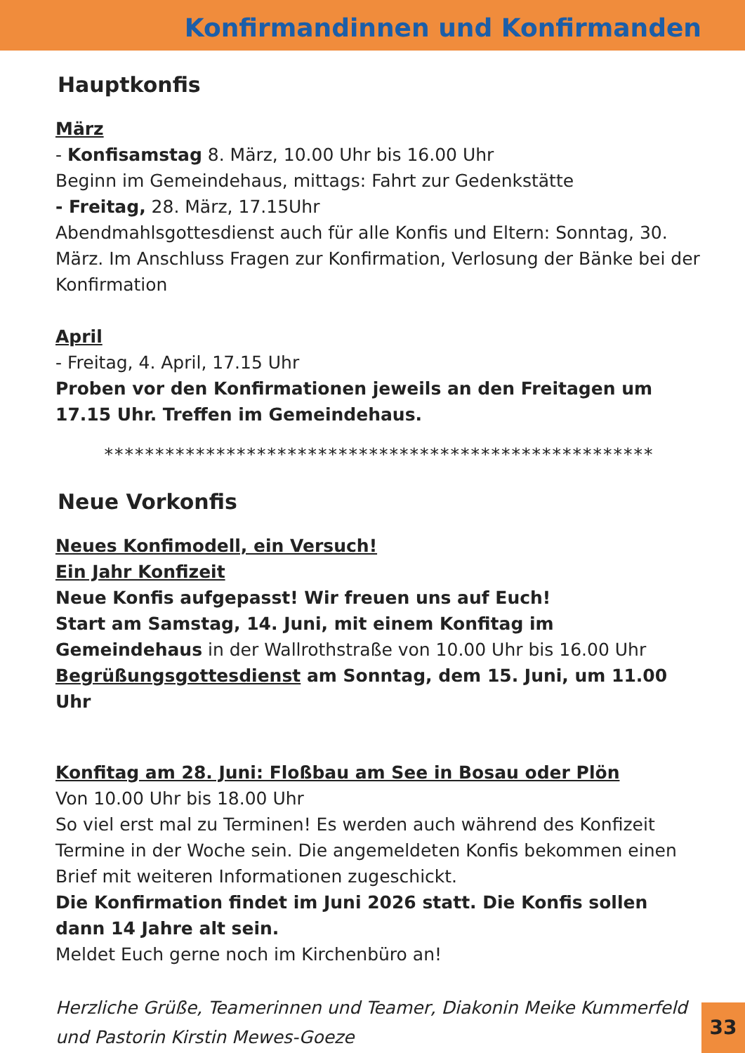Konfirmandinnen und Konfirmanden
Hauptkonfis
März
- Konfisamstag 8. März, 10.00 Uhr bis 16.00 Uhr
Beginn im Gemeindehaus, mittags: Fahrt zur Gedenkstätte
- Freitag, 28. März, 17.15Uhr
Abendmahlsgottesdienst auch für alle Konfis und Eltern: Sonntag, 30. März. Im Anschluss Fragen zur Konfirmation, Verlosung der Bänke bei der Konfirmation
April
- Freitag, 4. April, 17.15 Uhr
Proben vor den Konfirmationen jeweils an den Freitagen um 17.15 Uhr. Treffen im Gemeindehaus.
******************************************************
Neue Vorkonfis
Neues Konfimodell, ein Versuch!
Ein Jahr Konfizeit
Neue Konfis aufgepasst! Wir freuen uns auf Euch!
Start am Samstag, 14. Juni, mit einem Konfitag im Gemeindehaus in der Wallrothstraße von 10.00 Uhr bis 16.00 Uhr
Begrüßungsgottesdienst am Sonntag, dem 15. Juni, um 11.00 Uhr
Konfitag am 28. Juni: Floßbau am See in Bosau oder Plön
Von 10.00 Uhr bis 18.00 Uhr
So viel erst mal zu Terminen! Es werden auch während des Konfizeit Termine in der Woche sein. Die angemeldeten Konfis bekommen einen Brief mit weiteren Informationen zugeschickt.
Die Konfirmation findet im Juni 2026 statt. Die Konfis sollen dann 14 Jahre alt sein.
Meldet Euch gerne noch im Kirchenbüro an!
Herzliche Grüße, Teamerinnen und Teamer, Diakonin Meike Kummerfeld und Pastorin Kirstin Mewes-Goeze
33